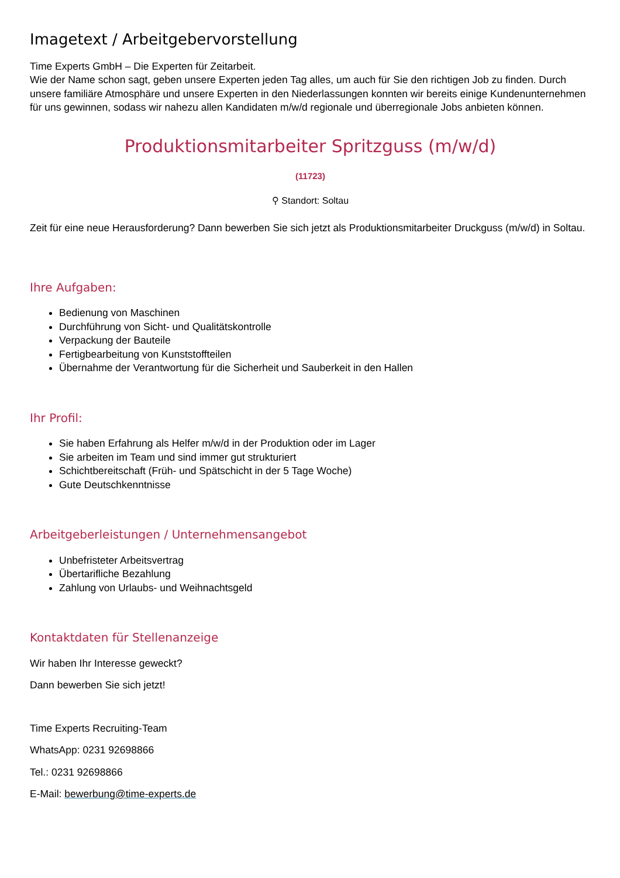Imagetext / Arbeitgebervorstellung
Time Experts GmbH – Die Experten für Zeitarbeit.
Wie der Name schon sagt, geben unsere Experten jeden Tag alles, um auch für Sie den richtigen Job zu finden. Durch unsere familiäre Atmosphäre und unsere Experten in den Niederlassungen konnten wir bereits einige Kundenunternehmen für uns gewinnen, sodass wir nahezu allen Kandidaten m/w/d regionale und überregionale Jobs anbieten können.
Produktionsmitarbeiter Spritzguss (m/w/d)
(11723)
⚲ Standort: Soltau
Zeit für eine neue Herausforderung? Dann bewerben Sie sich jetzt als Produktionsmitarbeiter Druckguss (m/w/d) in Soltau.
Ihre Aufgaben:
Bedienung von Maschinen
Durchführung von Sicht- und Qualitätskontrolle
Verpackung der Bauteile
Fertigbearbeitung von Kunststoffteilen
Übernahme der Verantwortung für die Sicherheit und Sauberkeit in den Hallen
Ihr Profil:
Sie haben Erfahrung als Helfer m/w/d in der Produktion oder im Lager
Sie arbeiten im Team und sind immer gut strukturiert
Schichtbereitschaft (Früh- und Spätschicht in der 5 Tage Woche)
Gute Deutschkenntnisse
Arbeitgeberleistungen / Unternehmensangebot
Unbefristeter Arbeitsvertrag
Übertarifliche Bezahlung
Zahlung von Urlaubs- und Weihnachtsgeld
Kontaktdaten für Stellenanzeige
Wir haben Ihr Interesse geweckt?
Dann bewerben Sie sich jetzt!
Time Experts Recruiting-Team
WhatsApp: 0231 92698866
Tel.: 0231 92698866
E-Mail: bewerbung@time-experts.de